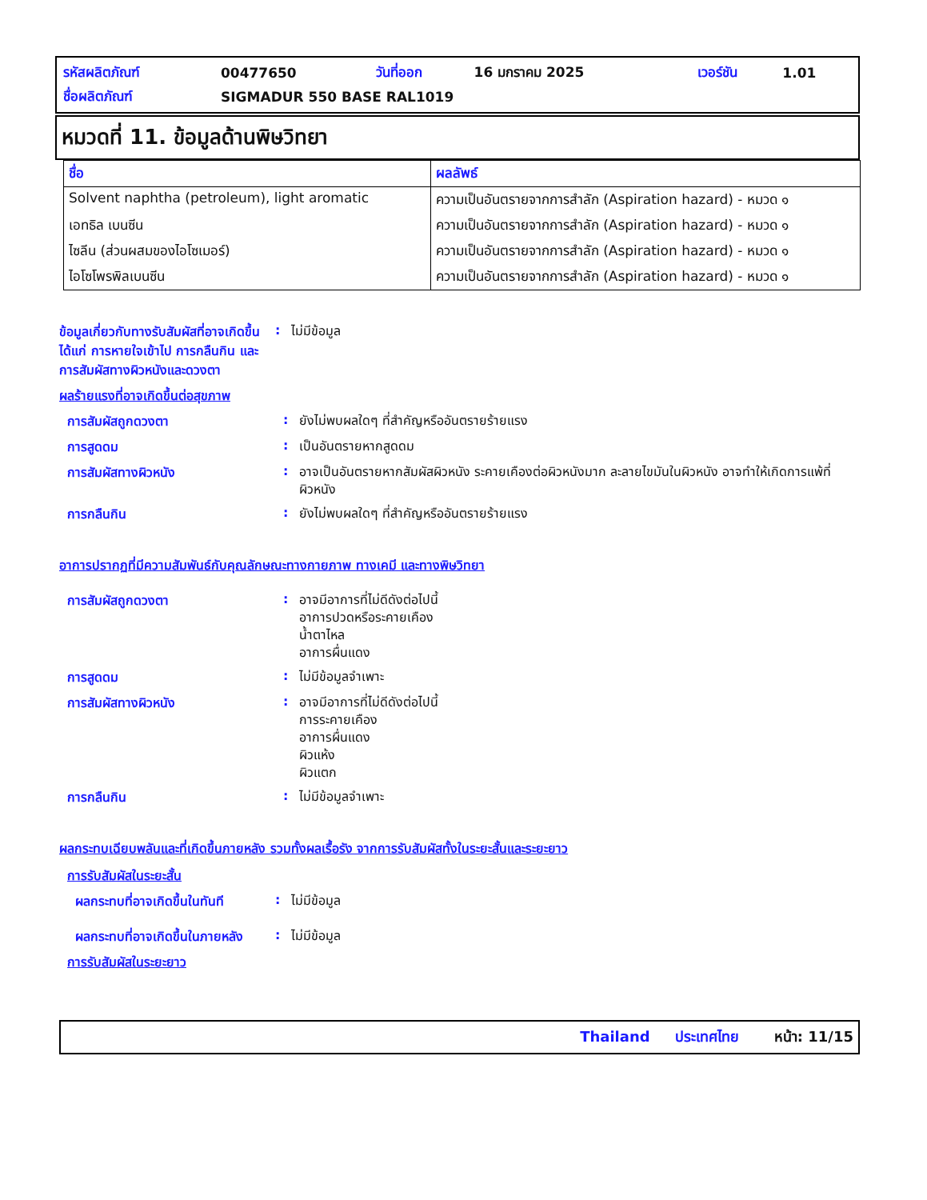| รหัสผลิตภัณฑ์ | 00477650 | วันที่ออก | 16 มกราคม 2025 | เวอร์ชัน | 1.01 |
| ชื่อผลิตภัณฑ์ | SIGMADUR 550 BASE RAL1019 | | | | |
หมวดที่ 11. ข้อมูลด้านพิษวิทยา
| ชื่อ | ผลลัพธ์ |
| --- | --- |
| Solvent naphtha (petroleum), light aromatic | ความเป็นอันตรายจากการสำลัก (Aspiration hazard) - หมวด ๑ |
| เอทธิล เบนซีน | ความเป็นอันตรายจากการสำลัก (Aspiration hazard) - หมวด ๑ |
| ไซลีน (ส่วนผสมของไอโซเมอร์) | ความเป็นอันตรายจากการสำลัก (Aspiration hazard) - หมวด ๑ |
| ไอโซโพรพิลเบนซีน | ความเป็นอันตรายจากการสำลัก (Aspiration hazard) - หมวด ๑ |
ข้อมูลเกี่ยวกับทางรับสัมผัสที่อาจเกิดขึ้น ได้แก่ การหายใจเข้าไป การกลืนกิน และการสัมผัสทางผิวหนังและดวงตา
:
ไม่มีข้อมูล
ผลร้ายแรงที่อาจเกิดขึ้นต่อสุขภาพ
การสัมผัสถูกดวงตา :
ยังไม่พบผลใดๆ ที่สำคัญหรืออันตรายร้ายแรง
การสูดดม :
เป็นอันตรายหากสูดดม
การสัมผัสทางผิวหนัง :
อาจเป็นอันตรายหากสัมผัสผิวหนัง ระคายเคืองต่อผิวหนังมาก ละลายไขมันในผิวหนัง อาจทำให้เกิดการแพ้ที่ผิวหนัง
การกลืนกิน :
ยังไม่พบผลใดๆ ที่สำคัญหรืออันตรายร้ายแรง
อาการปรากฏที่มีความสัมพันธ์กับคุณลักษณะทางกายภาพ ทางเคมี และทางพิษวิทยา
การสัมผัสถูกดวงตา :
อาจมีอาการที่ไม่ดีดังต่อไปนี้
อาการปวดหรือระคายเคือง
น้ำตาไหล
อาการผื่นแดง
การสูดดม :
ไม่มีข้อมูลจำเพาะ
การสัมผัสทางผิวหนัง :
อาจมีอาการที่ไม่ดีดังต่อไปนี้
การระคายเคือง
อาการผื่นแดง
ผิวแห้ง
ผิวแตก
การกลืนกิน :
ไม่มีข้อมูลจำเพาะ
ผลกระทบเฉียบพลันและที่เกิดขึ้นภายหลัง รวมทั้งผลเรื้อรัง จากการรับสัมผัสทั้งในระยะสั้นและระยะยาว
การรับสัมผัสในระยะสั้น
ผลกระทบที่อาจเกิดขึ้นในทันที
:
ไม่มีข้อมูล
ผลกระทบที่อาจเกิดขึ้นในภายหลัง
:
ไม่มีข้อมูล
การรับสัมผัสในระยะยาว
Thailand ประเทศไทย หน้า: 11/15